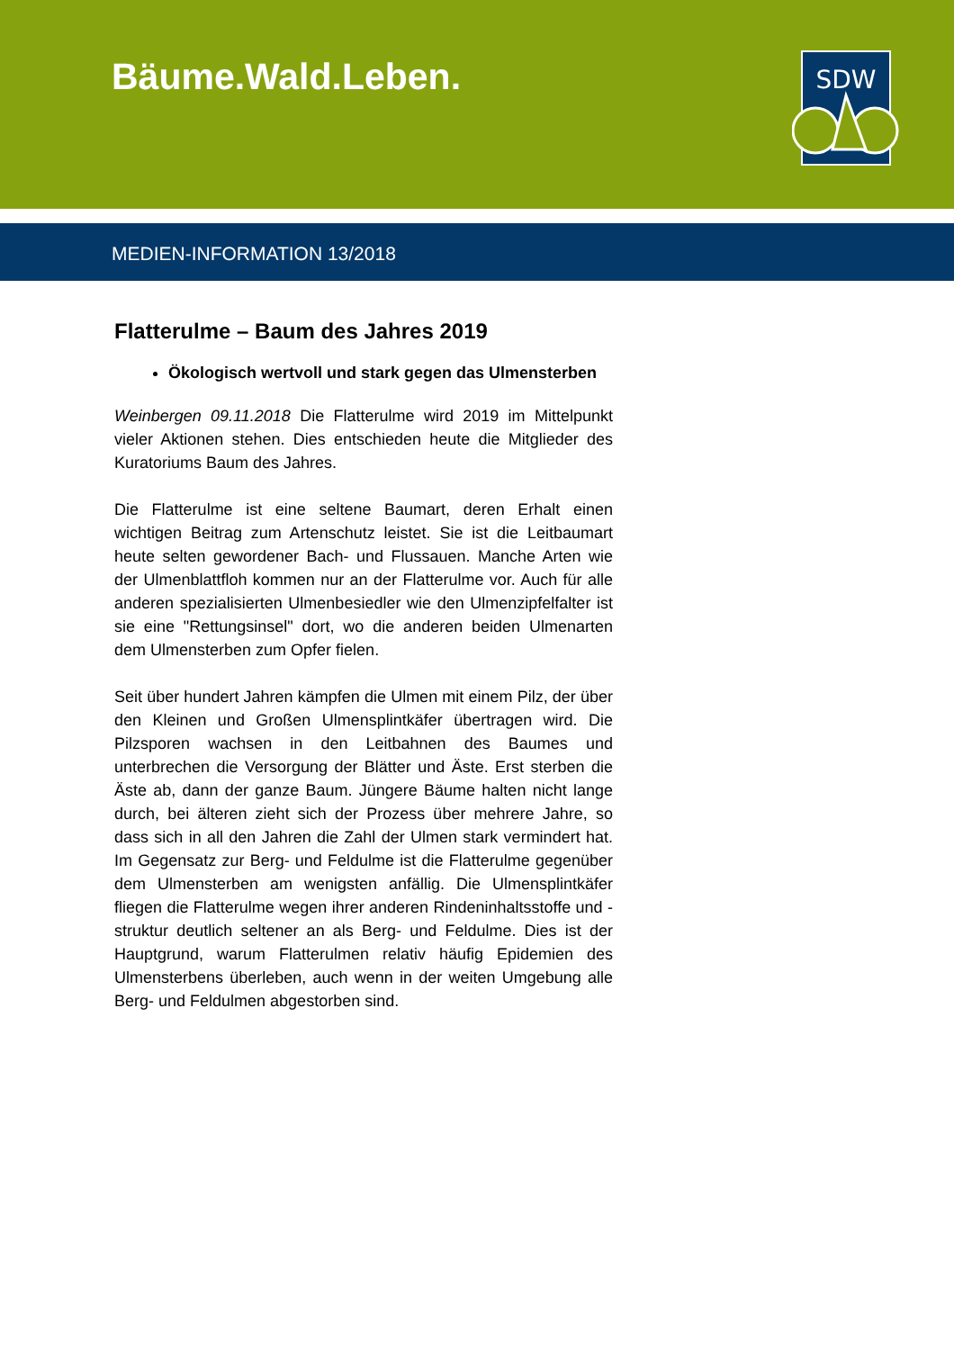Bäume.Wald.Leben.
SDW
MEDIEN-INFORMATION 13/2018
Flatterulme – Baum des Jahres 2019
Ökologisch wertvoll und stark gegen das Ulmensterben
Weinbergen 09.11.2018 Die Flatterulme wird 2019 im Mittelpunkt vieler Aktionen stehen. Dies entschieden heute die Mitglieder des Kuratoriums Baum des Jahres.
Die Flatterulme ist eine seltene Baumart, deren Erhalt einen wichtigen Beitrag zum Artenschutz leistet. Sie ist die Leitbaumart heute selten gewordener Bach- und Flussauen. Manche Arten wie der Ulmenblattfloh kommen nur an der Flatterulme vor. Auch für alle anderen spezialisierten Ulmenbesiedler wie den Ulmenzipfelfalter ist sie eine "Rettungsinsel" dort, wo die anderen beiden Ulmenarten dem Ulmensterben zum Opfer fielen.
Seit über hundert Jahren kämpfen die Ulmen mit einem Pilz, der über den Kleinen und Großen Ulmensplintkäfer übertragen wird. Die Pilzsporen wachsen in den Leitbahnen des Baumes und unterbrechen die Versorgung der Blätter und Äste. Erst sterben die Äste ab, dann der ganze Baum. Jüngere Bäume halten nicht lange durch, bei älteren zieht sich der Prozess über mehrere Jahre, so dass sich in all den Jahren die Zahl der Ulmen stark vermindert hat. Im Gegensatz zur Berg- und Feldulme ist die Flatterulme gegenüber dem Ulmensterben am wenigsten anfällig. Die Ulmensplintkäfer fliegen die Flatterulme wegen ihrer anderen Rindeninhaltsstoffe und -struktur deutlich seltener an als Berg- und Feldulme. Dies ist der Hauptgrund, warum Flatterulmen relativ häufig Epidemien des Ulmensterbens überleben, auch wenn in der weiten Umgebung alle Berg- und Feldulmen abgestorben sind.